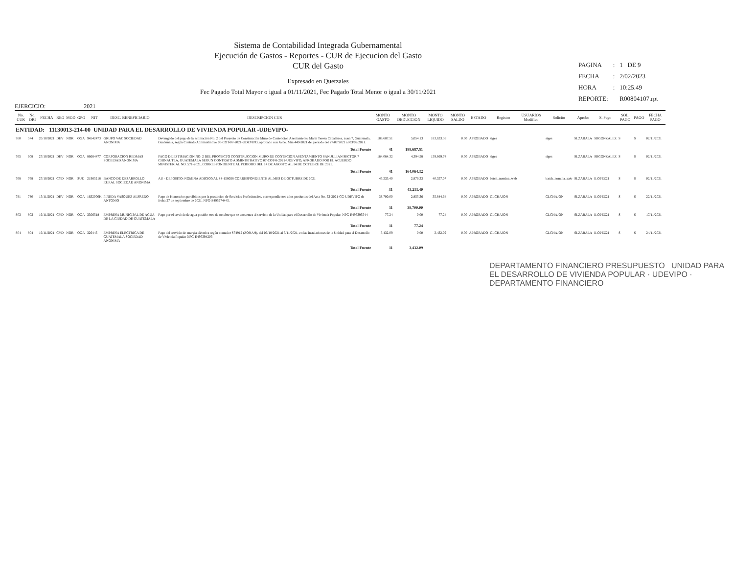Sistema de Contabilidad Integrada Gubernamental
Ejecución de Gastos - Reportes - CUR de Ejecucion del Gasto
CUR del Gasto
Expresado en Quetzales
Fec Pagado Total Mayor o igual a 01/11/2021, Fec Pagado Total Menor o igual a 30/11/2021
| PAGINA | : | 1 DE 9 |
| FECHA | : | 2/02/2023 |
| HORA | : | 10:25.49 |
| REPORTE: | | R00804107.rpt |
EJERCICIO: 2021
| No. CUR | No. ORI | FECHA | REG | MOD | GPO | NIT | DESC. BENEFICIARIO | DESCRIPCION CUR | MONTO GASTO | MONTO DEDUCCION | MONTO LIQUIDO | MONTO SALDO | ESTADO | Registro | USUARIOS Modifico | Solicito | Aprobo | S. Pago | SOL. PAGO | PAGO | FECHA PAGO |
| --- | --- | --- | --- | --- | --- | --- | --- | --- | --- | --- | --- | --- | --- | --- | --- | --- | --- | --- | --- | --- | --- |
| ENTIDAD: 11130013-214-00 UNIDAD PARA EL DESARROLLO DE VIVIENDA POPULAR -UDEVIPO- | | | | | | | | | | | | | | | | | | | | | |
| 760 | 574 | 26/10/2021 | DEV | NOR | OGA | 94542473 | GRUPO V&C SOCIEDAD ANONIMA | Devengado del pago de la estimación No. 2 del Proyecto de Construcción Muro de Contención Asentamiento María Teresa Caballeros, zona 7, Guatemala, Guatemala, según Contrato Administrativo 03-COT-07-2021-UDEVIPO, aprobado con Acdo. Min 449-2021 del periodo del 27/07/2021 al 03/09/2021. | 188,687.51 | 5,054.13 | 183,633.38 | 0.00 | APROBADO | siges | | siges | SLZABALA | SRGONZALEZ | S | S | 02/11/2021 |
| | | | | | | | | Total Fuente | 41 | 188,687.51 | | | | | | | | | | | |
| 765 | 608 | 27/10/2021 | DEV | NOR | OGA | 86684477 | CORPORACION REDMAS SOCIEDAD ANONIMA | PAGO DE ESTIMACION NO. 2 DEL PROYECTO CONSTRUCCION MURO DE CONTECION ASENTAMIENTO SAN JULIAN SECTOR 7 CHINAUTLA, GUATEMALA SEGUN CONTRATO ADMINISTRATIVO 07-COT-8-2021-UDEVIPO, APROBADO POR EL ACUERDO MINISTERIAL NO. 571-2021, CORRESPONDIENTE AL PERIODO DEL 14 DE AGOSTO AL 14 DE OCTUBRE DE 2021. | 164,064.32 | 4,394.58 | 159,669.74 | 0.00 | APROBADO | siges | | siges | SLZABALA | SRGONZALEZ | S | S | 02/11/2021 |
| | | | | | | | | Total Fuente | 41 | 164,064.32 | | | | | | | | | | | |
| 768 | 768 | 27/10/2021 | CYD | NOR | SUE | 21965218 | BANCO DE DESARROLLO RURAL SOCIEDAD ANONIMA | AU - DEPOSITO: NOMINA ADICIONAL SS-158058 CORRESPONDIENTE AL MES DE OCTUBRE DE 2021 | 43,233.40 | 2,876.33 | 40,357.07 | 0.00 | APROBADO | batch_nomina_web | | batch_nomina_web | SLZABALA | ILOPEZ21 | S | S | 02/11/2021 |
| | | | | | | | | Total Fuente | 31 | 43,233.40 | | | | | | | | | | | |
| 781 | 780 | 15/11/2021 | DEV | NOR | OGA | 1632000K | PINEDA VASQUEZ ALFREDO ANTONIO | Pago de Honorarios percibidos por la prestacion de Servicios Profesionales, correspondientes a los productos del Acta No. 53-2021-CG-UDEVIPO de fecha 27 de septiembre de 2021, NPG-E495274445. | 38,700.00 | 2,855.36 | 35,844.64 | 0.00 | APROBADO | GLCHAJON | | GLCHAJON | SLZABALA | ILOPEZ21 | S | S | 22/11/2021 |
| | | | | | | | | Total Fuente | 11 | 38,700.00 | | | | | | | | | | | |
| 803 | 803 | 16/11/2021 | CYD | NOR | OGA | 3306518 | EMPRESA MUNICIPAL DE AGUA DE LA CIUDAD DE GUATEMALA | Pago por el servicio de agua potable mes de octubre que se encuentra al servicio de la Unidad para el Desarrollo de Vivienda Popular. NPG-E495395544 | 77.24 | 0.00 | 77.24 | 0.00 | APROBADO | GLCHAJON | | GLCHAJON | SLZABALA | ILOPEZ21 | S | S | 17/11/2021 |
| | | | | | | | | Total Fuente | 11 | 77.24 | | | | | | | | | | | |
| 804 | 804 | 16/11/2021 | CYD | NOR | OGA | 326445 | EMPRESA ELECTRICA DE GUATEMALA SOCIEDAD ANONIMA | Pago del servicio de energía eléctrica según contador S74912 (ZONA 9), del 06/10/2021 al 5/11/2021, en las instalaciones de la Unidad para el Desarrollo de Vivienda Popular NPG-E495394203 | 3,432.09 | 0.00 | 3,432.09 | 0.00 | APROBADO | GLCHAJON | | GLCHAJON | SLZABALA | ILOPEZ21 | S | S | 24/11/2021 |
| | | | | | | | | Total Fuente | 11 | 3,432.09 | | | | | | | | | | | |
DEPARTAMENTO FINANCIERO PRESUPUESTO UNIDAD PARA EL DESARROLLO DE VIVIENDA POPULAR · UDEVIPO · DEPARTAMENTO FINANCIERO